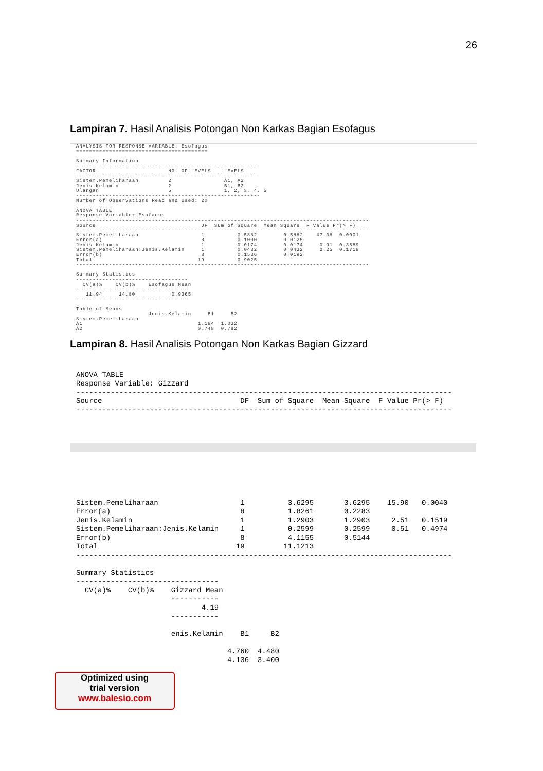26
Lampiran 7. Hasil Analisis Potongan Non Karkas Bagian Esofagus
ANALYSIS FOR RESPONSE VARIABLE: Esofagus
========================================

Summary Information
--------------------------------------------------------
FACTOR                      NO. OF LEVELS    LEVELS
--------------------------------------------------------
Sistem.Pemeliharaan         2                A1, A2
Jenis.Kelamin               2                B1, B2
Ulangan                     5                1, 2, 3, 4, 5
--------------------------------------------------------
Number of Observations Read and Used: 20

ANOVA TABLE
Response Variable: Esofagus
-----------------------------------------------------------------------------------------
Source                                DF  Sum of Square  Mean Square  F Value Pr(> F)
-----------------------------------------------------------------------------------------
Sistem.Pemeliharaan                   1          0.5882        0.5882    47.08  0.0001
Error(a)                              8          0.1000        0.0125
Jenis.Kelamin                         1          0.0174        0.0174     0.91  0.3689
Sistem.Pemeliharaan:Jenis.Kelamin     1          0.0432        0.0432     2.25  0.1718
Error(b)                              8          0.1536        0.0192
Total                                19          0.9025
-----------------------------------------------------------------------------------------

Summary Statistics
----------------------------------
  CV(a)%    CV(b)%    Esofagus Mean
----------------------------------
   11.94     14.80           0.9365
----------------------------------

Table of Means
                      Jenis.Kelamin     B1     B2
Sistem.Pemeliharaan
A1                                   1.184  1.032
A2                                   0.748  0.782
Lampiran 8. Hasil Analisis Potongan Non Karkas Bagian Gizzard
ANOVA TABLE
Response Variable: Gizzard
---------------------------------------------------------------------------------------
Source                                DF  Sum of Square  Mean Square  F Value Pr(> F)
---------------------------------------------------------------------------------------
Sistem.Pemeliharaan                   1          3.6295       3.6295    15.90   0.0040
Error(a)                              8          1.8261       0.2283
Jenis.Kelamin                         1          1.2903       1.2903     2.51   0.1519
Sistem.Pemeliharaan:Jenis.Kelamin     1          0.2599       0.2599     0.51   0.4974
Error(b)                              8          4.1155       0.5144
Total                                19         11.1213
---------------------------------------------------------------------------------------

Summary Statistics
---------------------------------
  CV(a)%    CV(b)%    Gizzard Mean
                      -----------
                             4.19
                      -----------

                      enis.Kelamin    B1     B2

                                   4.760  4.480
                                   4.136  3.400
Optimized using
trial version
www.balesio.com